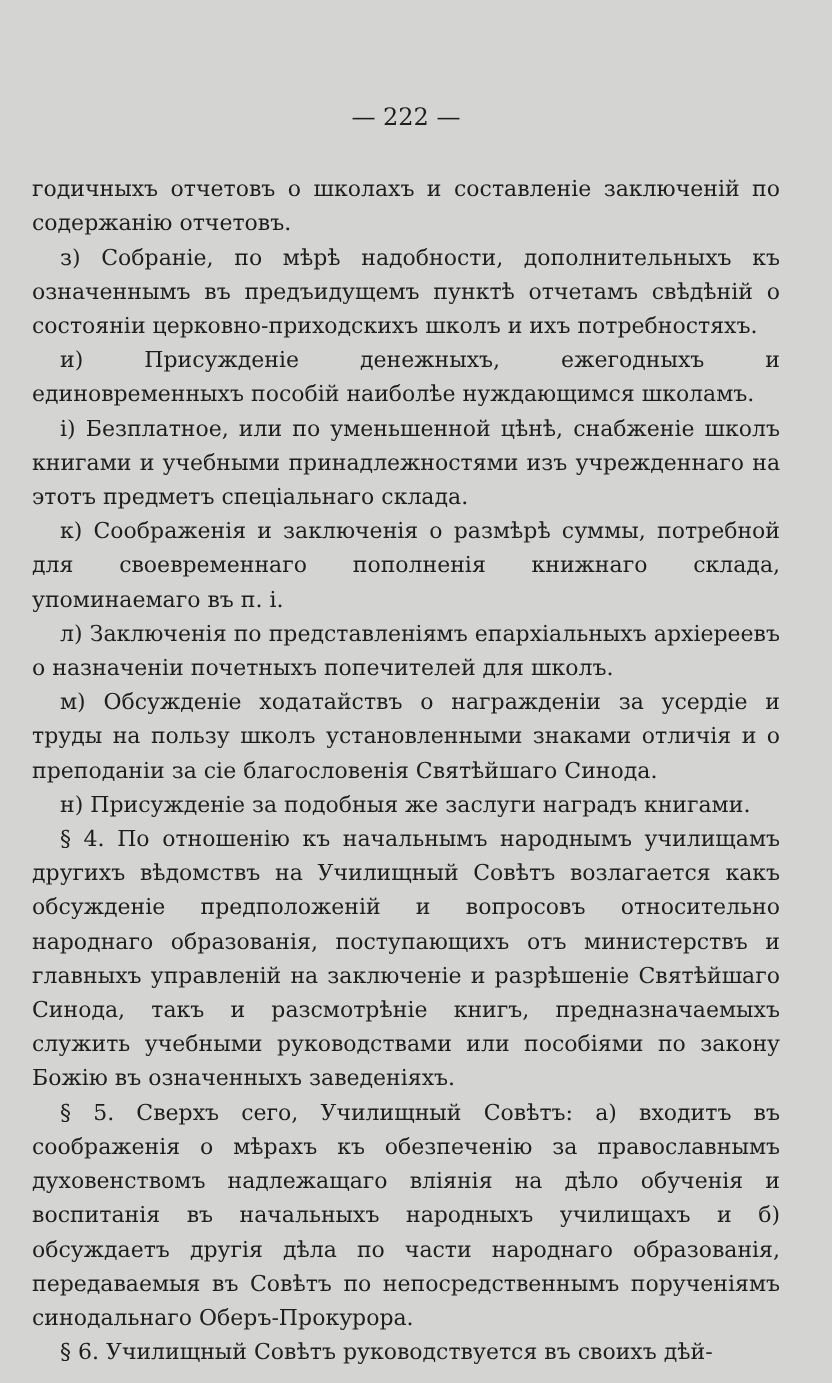— 222 —
годичныхъ отчетовъ о школахъ и составленіе заключеній по содержанію отчетовъ.
з) Собраніе, по мѣрѣ надобности, дополнительныхъ къ означеннымъ въ предъидущемъ пунктѣ отчетамъ свѣдѣній о состояніи церковно-приходскихъ школъ и ихъ потребностяхъ.
и) Присужденіе денежныхъ, ежегодныхъ и единовременныхъ пособій наиболѣе нуждающимся школамъ.
і) Безплатное, или по уменьшенной цѣнѣ, снабженіе школъ книгами и учебными принадлежностями изъ учрежденнаго на этотъ предметъ спеціальнаго склада.
к) Соображенія и заключенія о размѣрѣ суммы, потребной для своевременнаго пополненія книжнаго склада, упоминаемаго въ п. і.
л) Заключенія по представленіямъ епархіальныхъ архіереевъ о назначеніи почетныхъ попечителей для школъ.
м) Обсужденіе ходатайствъ о награжденіи за усердіе и труды на пользу школъ установленными знаками отличія и о преподаніи за сіе благословенія Святѣйшаго Синода.
н) Присужденіе за подобныя же заслуги наградъ книгами.
§ 4. По отношенію къ начальнымъ народнымъ училищамъ другихъ вѣдомствъ на Училищный Совѣтъ возлагается какъ обсужденіе предположеній и вопросовъ относительно народнаго образованія, поступающихъ отъ министерствъ и главныхъ управленій на заключеніе и разрѣшеніе Святѣйшаго Синода, такъ и разсмотрѣніе книгъ, предназначаемыхъ служить учебными руководствами или пособіями по закону Божію въ означенныхъ заведеніяхъ.
§ 5. Сверхъ сего, Училищный Совѣтъ: а) входитъ въ соображенія о мѣрахъ къ обезпеченію за православнымъ духовенствомъ надлежащаго вліянія на дѣло обученія и воспитанія въ начальныхъ народныхъ училищахъ и б) обсуждаетъ другія дѣла по части народнаго образованія, передаваемыя въ Совѣтъ по непосредственнымъ порученіямъ синодальнаго Оберъ-Прокурора.
§ 6. Училищный Совѣтъ руководствуется въ своихъ дѣй-